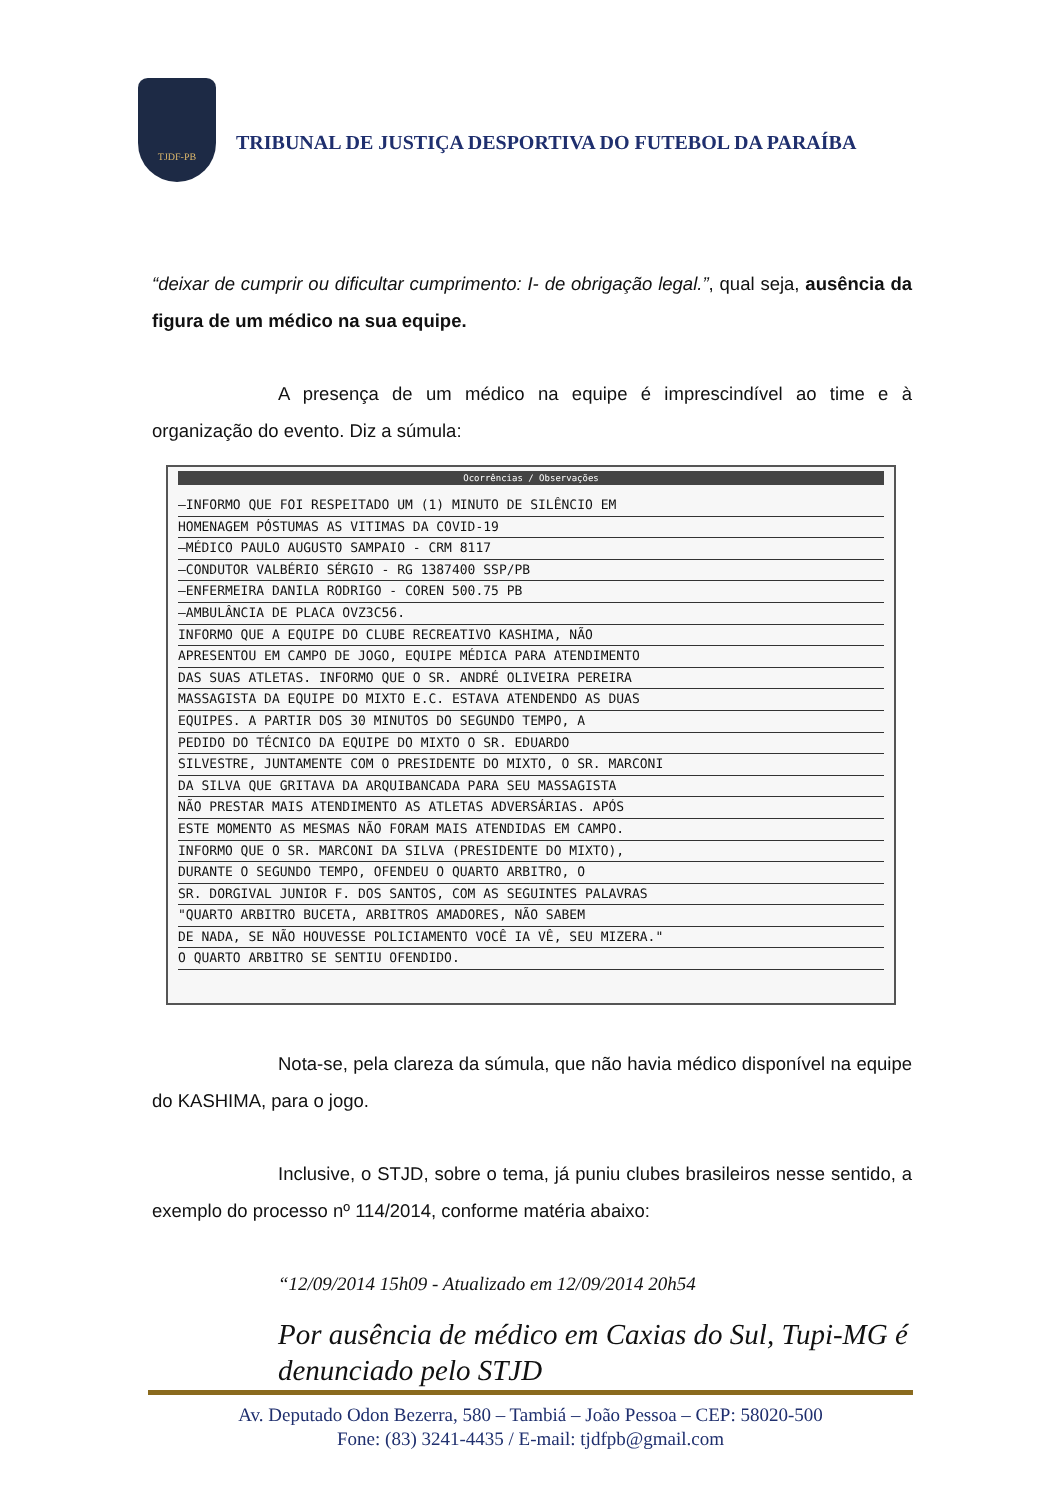TJDF-PB
TRIBUNAL DE JUSTIÇA DESPORTIVA DO FUTEBOL DA PARAÍBA
“deixar de cumprir ou dificultar cumprimento: I- de obrigação legal.”, qual seja, ausência da figura de um médico na sua equipe.
A presença de um médico na equipe é imprescindível ao time e à organização do evento. Diz a súmula:
Ocorrências / Observações
—INFORMO QUE FOI RESPEITADO UM (1) MINUTO DE SILÊNCIO EM
HOMENAGEM PÓSTUMAS AS VITIMAS DA COVID-19
—MÉDICO PAULO AUGUSTO SAMPAIO - CRM 8117
—CONDUTOR VALBÉRIO SÉRGIO - RG 1387400 SSP/PB
—ENFERMEIRA DANILA RODRIGO - COREN 500.75 PB
—AMBULÂNCIA DE PLACA OVZ3C56.
INFORMO QUE A EQUIPE DO CLUBE RECREATIVO KASHIMA, NÃO
APRESENTOU EM CAMPO DE JOGO, EQUIPE MÉDICA PARA ATENDIMENTO
DAS SUAS ATLETAS. INFORMO QUE O SR. ANDRÉ OLIVEIRA PEREIRA
MASSAGISTA DA EQUIPE DO MIXTO E.C. ESTAVA ATENDENDO AS DUAS
EQUIPES. A PARTIR DOS 30 MINUTOS DO SEGUNDO TEMPO, A
PEDIDO DO TÉCNICO DA EQUIPE DO MIXTO O SR. EDUARDO
SILVESTRE, JUNTAMENTE COM O PRESIDENTE DO MIXTO, O SR. MARCONI
DA SILVA QUE GRITAVA DA ARQUIBANCADA PARA SEU MASSAGISTA
NÃO PRESTAR MAIS ATENDIMENTO AS ATLETAS ADVERSÁRIAS. APÓS
ESTE MOMENTO AS MESMAS NÃO FORAM MAIS ATENDIDAS EM CAMPO.
INFORMO QUE O SR. MARCONI DA SILVA (PRESIDENTE DO MIXTO),
DURANTE O SEGUNDO TEMPO, OFENDEU O QUARTO ARBITRO, O
SR. DORGIVAL JUNIOR F. DOS SANTOS, COM AS SEGUINTES PALAVRAS
"QUARTO ARBITRO BUCETA, ARBITROS AMADORES, NÃO SABEM
DE NADA, SE NÃO HOUVESSE POLICIAMENTO VOCÊ IA VÊ, SEU MIZERA."
O QUARTO ARBITRO SE SENTIU OFENDIDO.
Nota-se, pela clareza da súmula, que não havia médico disponível na equipe do KASHIMA, para o jogo.
Inclusive, o STJD, sobre o tema, já puniu clubes brasileiros nesse sentido, a exemplo do processo nº 114/2014, conforme matéria abaixo:
“12/09/2014 15h09 - Atualizado em 12/09/2014 20h54
Por ausência de médico em Caxias do Sul, Tupi-MG é denunciado pelo STJD
Av. Deputado Odon Bezerra, 580 – Tambiá – João Pessoa – CEP: 58020-500
Fone: (83) 3241-4435 / E-mail: tjdfpb@gmail.com